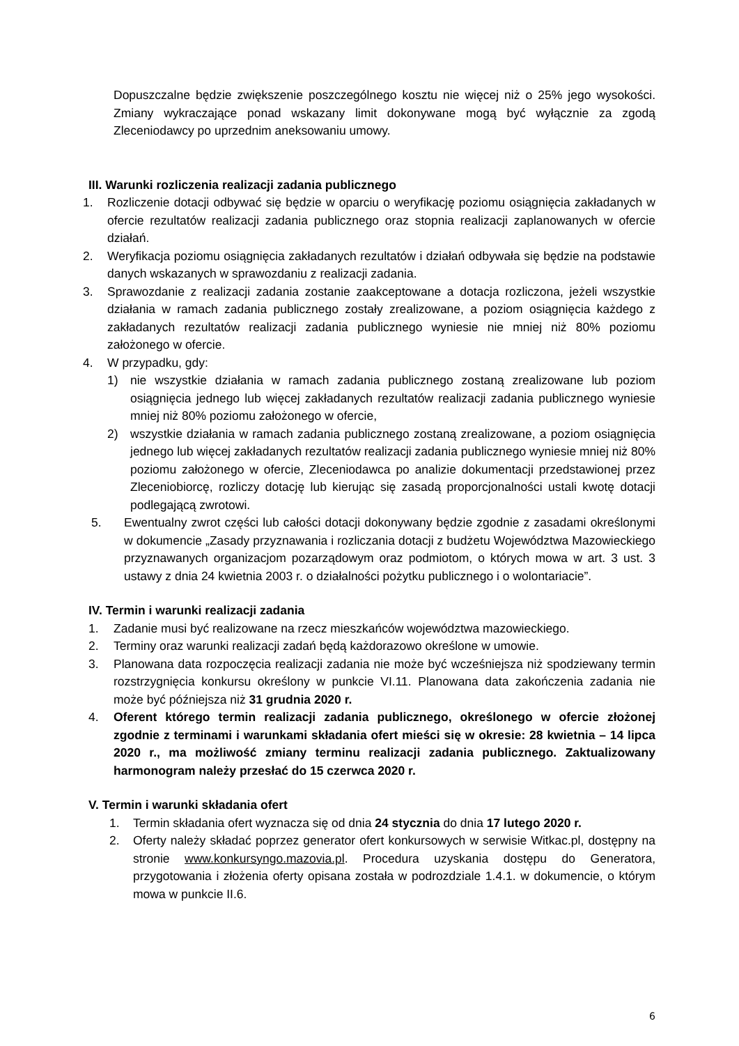Dopuszczalne będzie zwiększenie poszczególnego kosztu nie więcej niż o 25% jego wysokości. Zmiany wykraczające ponad wskazany limit dokonywane mogą być wyłącznie za zgodą Zleceniodawcy po uprzednim aneksowaniu umowy.
III. Warunki rozliczenia realizacji zadania publicznego
1. Rozliczenie dotacji odbywać się będzie w oparciu o weryfikację poziomu osiągnięcia zakładanych w ofercie rezultatów realizacji zadania publicznego oraz stopnia realizacji zaplanowanych w ofercie działań.
2. Weryfikacja poziomu osiągnięcia zakładanych rezultatów i działań odbywała się będzie na podstawie danych wskazanych w sprawozdaniu z realizacji zadania.
3. Sprawozdanie z realizacji zadania zostanie zaakceptowane a dotacja rozliczona, jeżeli wszystkie działania w ramach zadania publicznego zostały zrealizowane, a poziom osiągnięcia każdego z zakładanych rezultatów realizacji zadania publicznego wyniesie nie mniej niż 80% poziomu założonego w ofercie.
4. W przypadku, gdy:
1) nie wszystkie działania w ramach zadania publicznego zostaną zrealizowane lub poziom osiągnięcia jednego lub więcej zakładanych rezultatów realizacji zadania publicznego wyniesie mniej niż 80% poziomu założonego w ofercie,
2) wszystkie działania w ramach zadania publicznego zostaną zrealizowane, a poziom osiągnięcia jednego lub więcej zakładanych rezultatów realizacji zadania publicznego wyniesie mniej niż 80% poziomu założonego w ofercie, Zleceniodawca po analizie dokumentacji przedstawionej przez Zleceniobiorcę, rozliczy dotację lub kierując się zasadą proporcjonalności ustali kwotę dotacji podlegającą zwrotowi.
5. Ewentualny zwrot części lub całości dotacji dokonywany będzie zgodnie z zasadami określonymi w dokumencie „Zasady przyznawania i rozliczania dotacji z budżetu Województwa Mazowieckiego przyznawanych organizacjom pozarządowym oraz podmiotom, o których mowa w art. 3 ust. 3 ustawy z dnia 24 kwietnia 2003 r. o działalności pożytku publicznego i o wolontariacie”.
IV. Termin i warunki realizacji zadania
1. Zadanie musi być realizowane na rzecz mieszkańców województwa mazowieckiego.
2. Terminy oraz warunki realizacji zadań będą każdorazowo określone w umowie.
3. Planowana data rozpoczęcia realizacji zadania nie może być wcześniejsza niż spodziewany termin rozstrzygnięcia konkursu określony w punkcie VI.11. Planowana data zakończenia zadania nie może być późniejsza niż 31 grudnia 2020 r.
4. Oferent którego termin realizacji zadania publicznego, określonego w ofercie złożonej zgodnie z terminami i warunkami składania ofert mieści się w okresie: 28 kwietnia – 14 lipca 2020 r., ma możliwość zmiany terminu realizacji zadania publicznego. Zaktualizowany harmonogram należy przesłać do 15 czerwca 2020 r.
V. Termin i warunki składania ofert
1. Termin składania ofert wyznacza się od dnia 24 stycznia do dnia 17 lutego 2020 r.
2. Oferty należy składać poprzez generator ofert konkursowych w serwisie Witkac.pl, dostępny na stronie www.konkursyngo.mazovia.pl. Procedura uzyskania dostępu do Generatora, przygotowania i złożenia oferty opisana została w podrozdziale 1.4.1. w dokumencie, o którym mowa w punkcie II.6.
6